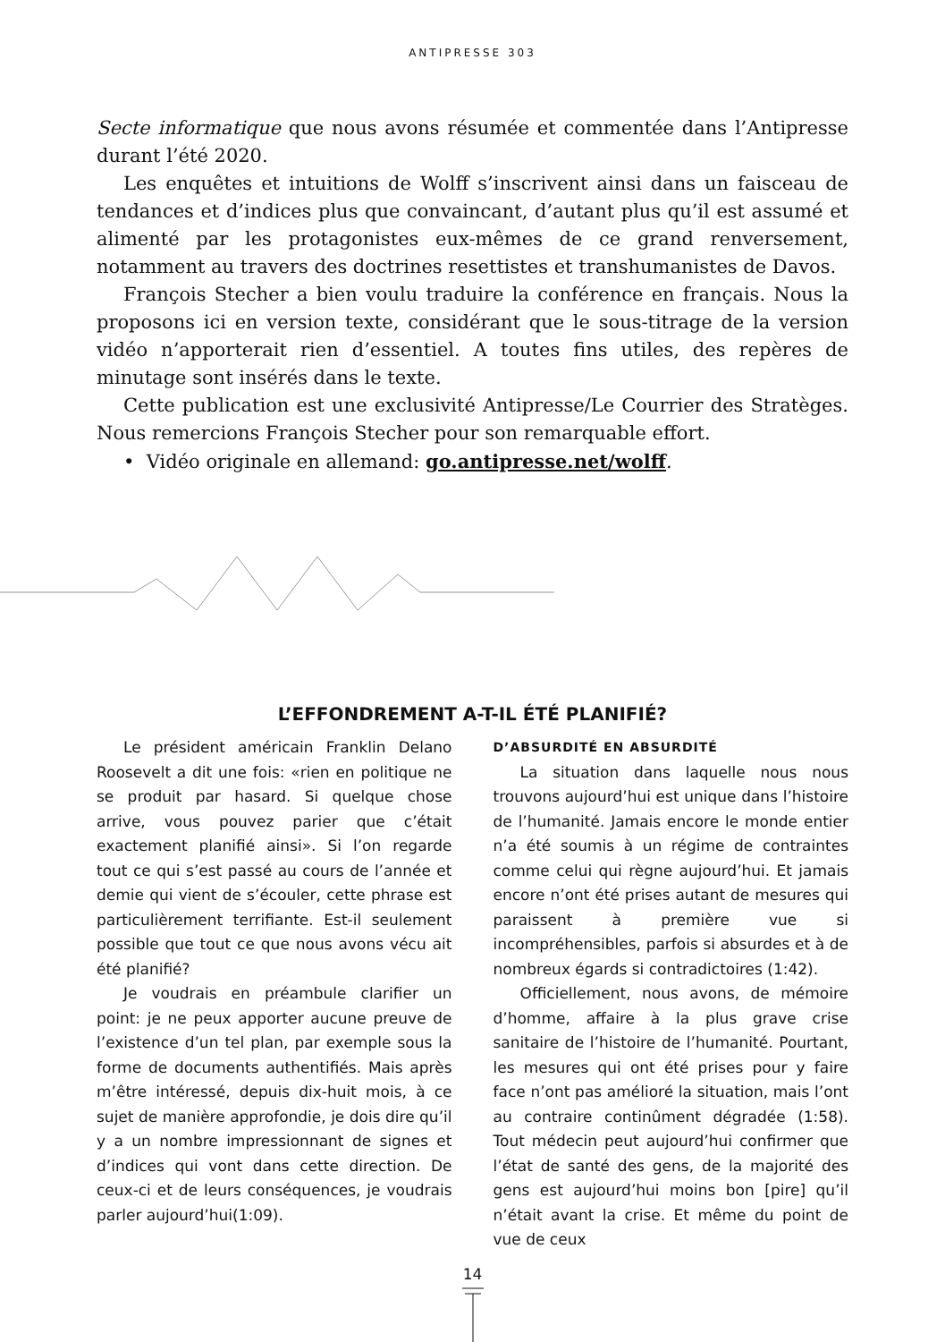ANTIPRESSE 303
Secte informatique que nous avons résumée et commentée dans l’Antipresse durant l’été 2020.
Les enquêtes et intuitions de Wolff s’inscrivent ainsi dans un faisceau de tendances et d’indices plus que convaincant, d’autant plus qu’il est assumé et alimenté par les protagonistes eux-mêmes de ce grand renversement, notamment au travers des doctrines resettistes et transhumanistes de Davos.
François Stecher a bien voulu traduire la conférence en français. Nous la proposons ici en version texte, considérant que le sous-titrage de la version vidéo n’apporterait rien d’essentiel. A toutes fins utiles, des repères de minutage sont insérés dans le texte.
Cette publication est une exclusivité Antipresse/Le Courrier des Stratèges. Nous remercions François Stecher pour son remarquable effort.
• Vidéo originale en allemand: go.antipresse.net/wolff.
L’EFFONDREMENT A-T-IL ÉTÉ PLANIFIÉ?
Le président américain Franklin Delano Roosevelt a dit une fois: «rien en politique ne se produit par hasard. Si quelque chose arrive, vous pouvez parier que c’était exactement planifié ainsi». Si l’on regarde tout ce qui s’est passé au cours de l’année et demie qui vient de s’écouler, cette phrase est particulièrement terrifiante. Est-il seulement possible que tout ce que nous avons vécu ait été planifié?
Je voudrais en préambule clarifier un point: je ne peux apporter aucune preuve de l’existence d’un tel plan, par exemple sous la forme de documents authentifiés. Mais après m’être intéressé, depuis dix-huit mois, à ce sujet de manière approfondie, je dois dire qu’il y a un nombre impressionnant de signes et d’indices qui vont dans cette direction. De ceux-ci et de leurs conséquences, je voudrais parler aujourd’hui(1:09).
D’ABSURDITÉ EN ABSURDITÉ
La situation dans laquelle nous nous trouvons aujourd’hui est unique dans l’histoire de l’humanité. Jamais encore le monde entier n’a été soumis à un régime de contraintes comme celui qui règne aujourd’hui. Et jamais encore n’ont été prises autant de mesures qui paraissent à première vue si incompréhensibles, parfois si absurdes et à de nombreux égards si contradictoires (1:42).
Officiellement, nous avons, de mémoire d’homme, affaire à la plus grave crise sanitaire de l’histoire de l’humanité. Pourtant, les mesures qui ont été prises pour y faire face n’ont pas amélioré la situation, mais l’ont au contraire continûment dégradée (1:58). Tout médecin peut aujourd’hui confirmer que l’état de santé des gens, de la majorité des gens est aujourd’hui moins bon [pire] qu’il n’était avant la crise. Et même du point de vue de ceux
14